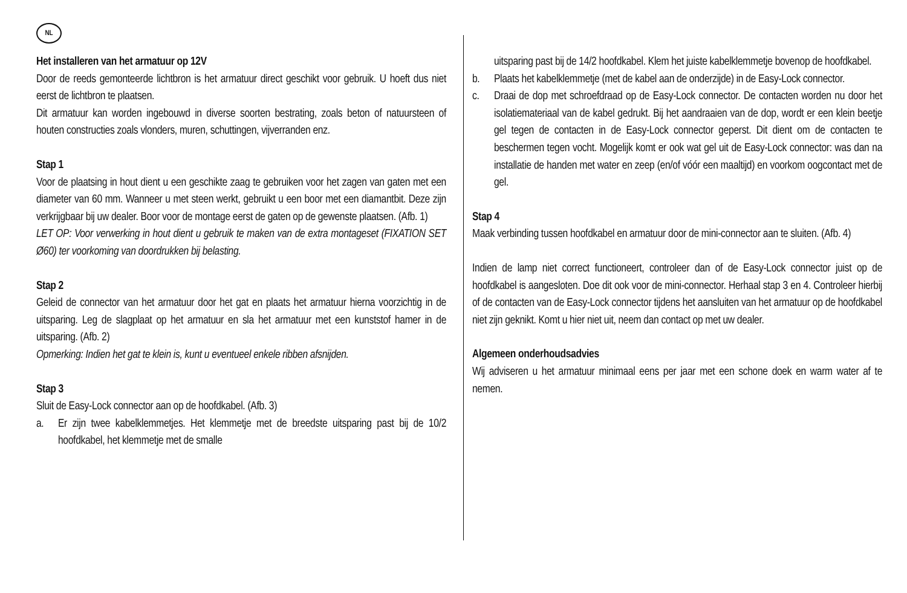NL
Het installeren van het armatuur op 12V
Door de reeds gemonteerde lichtbron is het armatuur direct geschikt voor gebruik. U hoeft dus niet eerst de lichtbron te plaatsen.
Dit armatuur kan worden ingebouwd in diverse soorten bestrating, zoals beton of natuursteen of houten constructies zoals vlonders, muren, schuttingen, vijverranden enz.
Stap 1
Voor de plaatsing in hout dient u een geschikte zaag te gebruiken voor het zagen van gaten met een diameter van 60 mm. Wanneer u met steen werkt, gebruikt u een boor met een diamantbit. Deze zijn verkrijgbaar bij uw dealer. Boor voor de montage eerst de gaten op de gewenste plaatsen. (Afb. 1)
LET OP: Voor verwerking in hout dient u gebruik te maken van de extra montageset (FIXATION SET Ø60) ter voorkoming van doordrukken bij belasting.
Stap 2
Geleid de connector van het armatuur door het gat en plaats het armatuur hierna voorzichtig in de uitsparing. Leg de slagplaat op het armatuur en sla het armatuur met een kunststof hamer in de uitsparing. (Afb. 2)
Opmerking: Indien het gat te klein is, kunt u eventueel enkele ribben afsnijden.
Stap 3
Sluit de Easy-Lock connector aan op de hoofdkabel. (Afb. 3)
a. Er zijn twee kabelklemmetjes. Het klemmetje met de breedste uitsparing past bij de 10/2 hoofdkabel, het klemmetje met de smalle
uitsparing past bij de 14/2 hoofdkabel. Klem het juiste kabelklemmetje bovenop de hoofdkabel.
b. Plaats het kabelklemmetje (met de kabel aan de onderzijde) in de Easy-Lock connector.
c. Draai de dop met schroefdraad op de Easy-Lock connector. De contacten worden nu door het isolatiemateriaal van de kabel gedrukt. Bij het aandraaien van de dop, wordt er een klein beetje gel tegen de contacten in de Easy-Lock connector geperst. Dit dient om de contacten te beschermen tegen vocht. Mogelijk komt er ook wat gel uit de Easy-Lock connector: was dan na installatie de handen met water en zeep (en/of vóór een maaltijd) en voorkom oogcontact met de gel.
Stap 4
Maak verbinding tussen hoofdkabel en armatuur door de mini-connector aan te sluiten. (Afb. 4)
Indien de lamp niet correct functioneert, controleer dan of de Easy-Lock connector juist op de hoofdkabel is aangesloten. Doe dit ook voor de mini-connector. Herhaal stap 3 en 4. Controleer hierbij of de contacten van de Easy-Lock connector tijdens het aansluiten van het armatuur op de hoofdkabel niet zijn geknikt. Komt u hier niet uit, neem dan contact op met uw dealer.
Algemeen onderhoudsadvies
Wij adviseren u het armatuur minimaal eens per jaar met een schone doek en warm water af te nemen.